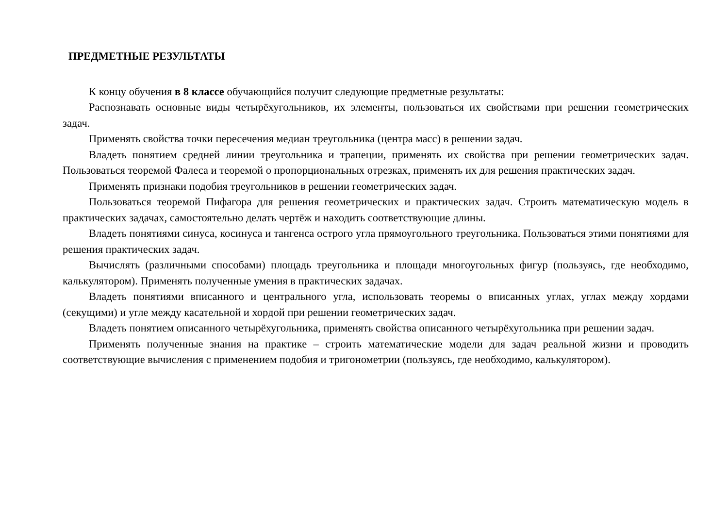ПРЕДМЕТНЫЕ РЕЗУЛЬТАТЫ
К концу обучения в 8 классе обучающийся получит следующие предметные результаты:
Распознавать основные виды четырёхугольников, их элементы, пользоваться их свойствами при решении геометрических задач.
Применять свойства точки пересечения медиан треугольника (центра масс) в решении задач.
Владеть понятием средней линии треугольника и трапеции, применять их свойства при решении геометрических задач. Пользоваться теоремой Фалеса и теоремой о пропорциональных отрезках, применять их для решения практических задач.
Применять признаки подобия треугольников в решении геометрических задач.
Пользоваться теоремой Пифагора для решения геометрических и практических задач. Строить математическую модель в практических задачах, самостоятельно делать чертёж и находить соответствующие длины.
Владеть понятиями синуса, косинуса и тангенса острого угла прямоугольного треугольника. Пользоваться этими понятиями для решения практических задач.
Вычислять (различными способами) площадь треугольника и площади многоугольных фигур (пользуясь, где необходимо, калькулятором). Применять полученные умения в практических задачах.
Владеть понятиями вписанного и центрального угла, использовать теоремы о вписанных углах, углах между хордами (секущими) и угле между касательной и хордой при решении геометрических задач.
Владеть понятием описанного четырёхугольника, применять свойства описанного четырёхугольника при решении задач.
Применять полученные знания на практике – строить математические модели для задач реальной жизни и проводить соответствующие вычисления с применением подобия и тригонометрии (пользуясь, где необходимо, калькулятором).